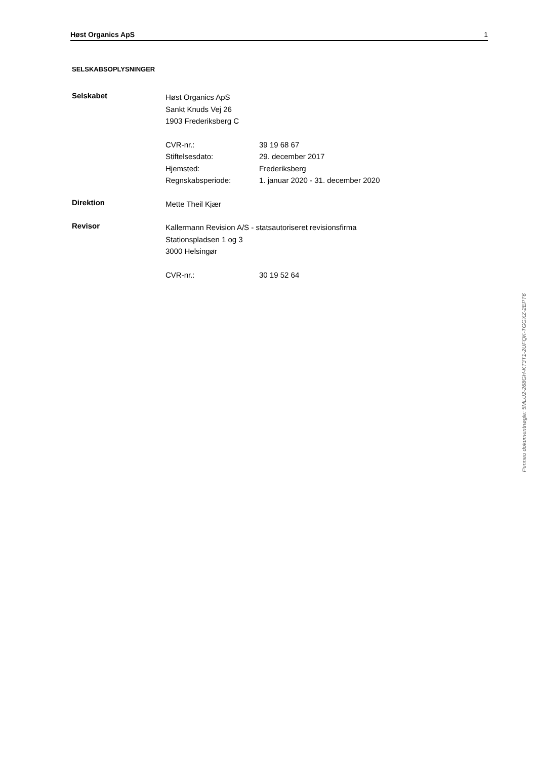Høst Organics ApS 1
SELSKABSOPLYSNINGER
Selskabet
Høst Organics ApS
Sankt Knuds Vej 26
1903 Frederiksberg C
CVR-nr.: 39 19 68 67
Stiftelsesdato: 29. december 2017
Hjemsted: Frederiksberg
Regnskabsperiode: 1. januar 2020 - 31. december 2020
Direktion
Mette Theil Kjær
Revisor
Kallermann Revision A/S - statsautoriseret revisionsfirma
Stationspladsen 1 og 3
3000 Helsingør
CVR-nr.: 30 19 52 64
Penneo dokumentnøgle: 5MLU2-268GH-KT3T1-2UFQK-TGGXZ-2EPT6